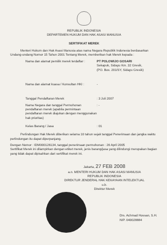REPUBLIK INDONESIA
DEPARTEMEN HUKUM DAN HAK ASASI MANUSIA
SERTIFIKAT MEREK
Menteri Hukum dan Hak Asasi Manusia atas nama Negara Republik Indonesia berdasarkan Undang-undang Nomor 15 Tahun 2001 Tentang Merek, memberikan hak Merek kepada :
Nama dan alamat pemilik merek terdaftar :
PT POLOWIJO GOSARI
Sekapuk, Sidayu Km. 32 Gresik,
(PO. Box. 201/SY, Sidayu Gresik)
Nama dan alamat kuasa / Konsultan HKI :
-
Tanggal Pendaftaran Merek : 3 Juli 2007
Nama Negara dan tanggal Permohonan pendaftaran merek (apabila permintaan pendaftaran merek diajukan dengan menggunakan hak prioritas)
: -
Kelas Barang / Jasa : 01
Perlindungan Hak Merek diberikan selama 10 tahun sejak tanggal Penerimaan dan jangka waktu perlindungan itu dapat diperpanjang.
Dengan Nomor : IDM000126134, tanggal penerimaan permohonan : 26 April 2005
Sertifikat Merek ini dilampirkan dengan etiket merek, jenis barang/jasa yang dilindungi merupakan bagian yang tidak dapat dipisahkan dari sertifikat merek ini.
Jakarta, 27 FEB 2008
a.n. MENTERI HUKUM DAN HAK ASASI MANUSIA
REPUBLIK INDONESIA
DIREKTUR JENDERAL HAK KEKAYAAN INTELEKTUAL
u.b.
Direktur Merek
Drs. Achmad Hossan, S.H.
NIP. 040028884